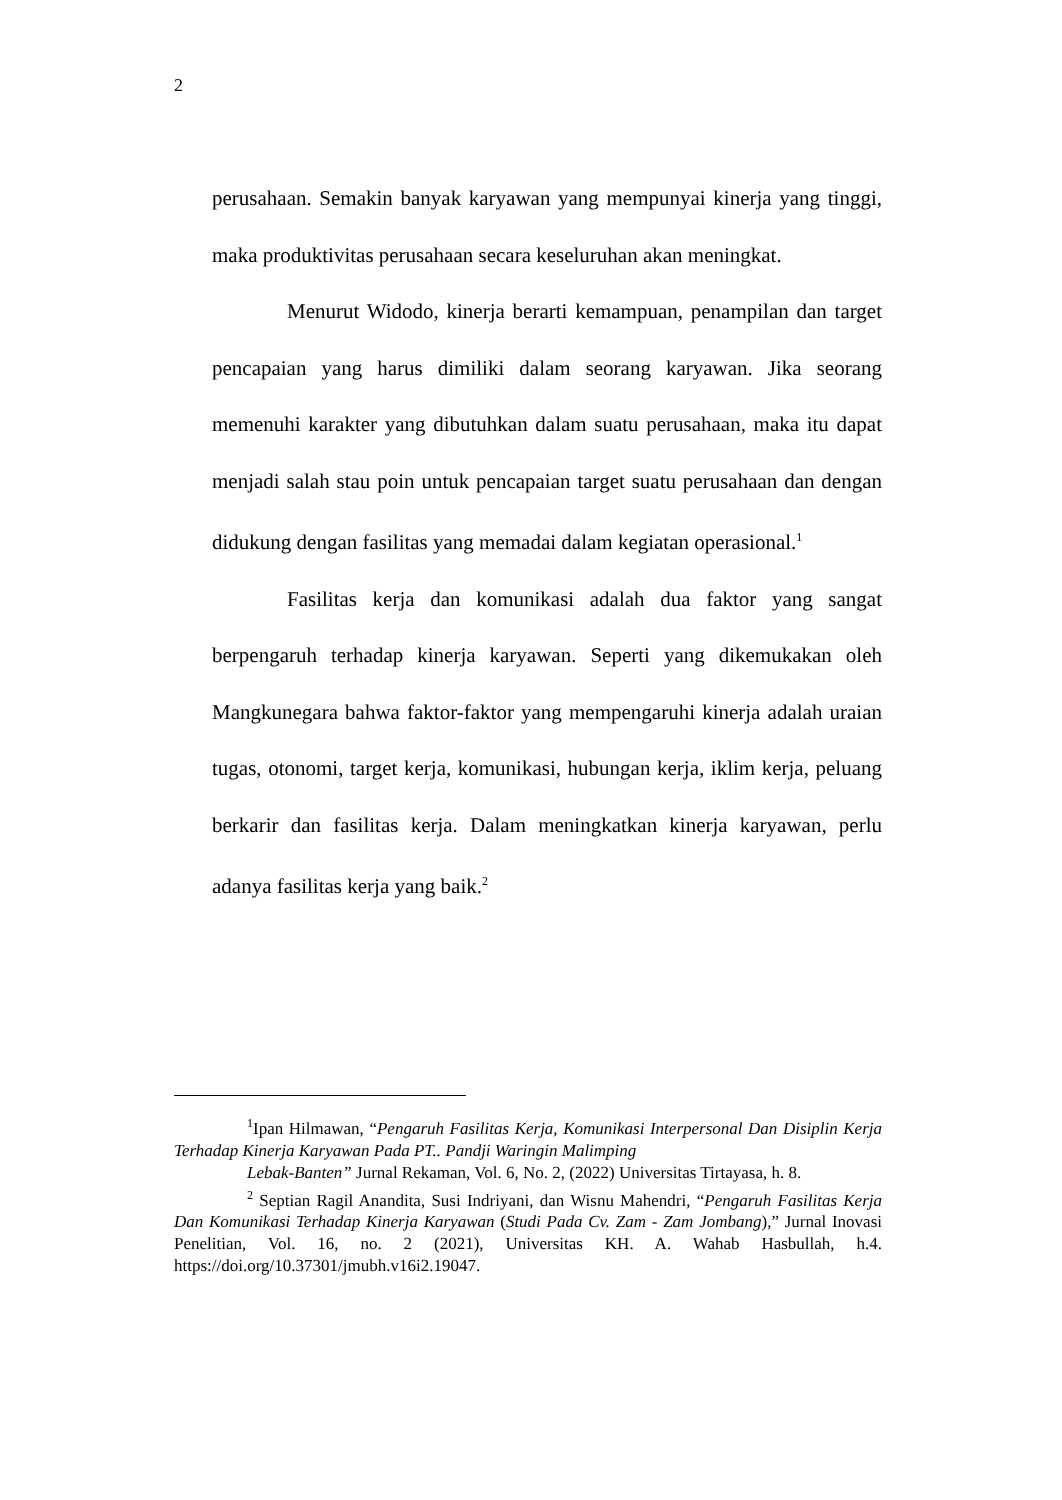2
perusahaan. Semakin banyak karyawan yang mempunyai kinerja yang tinggi, maka produktivitas perusahaan secara keseluruhan akan meningkat.
Menurut Widodo, kinerja berarti kemampuan, penampilan dan target pencapaian yang harus dimiliki dalam seorang karyawan. Jika seorang memenuhi karakter yang dibutuhkan dalam suatu perusahaan, maka itu dapat menjadi salah stau poin untuk pencapaian target suatu perusahaan dan dengan didukung dengan fasilitas yang memadai dalam kegiatan operasional.<sup>1</sup>
Fasilitas kerja dan komunikasi adalah dua faktor yang sangat berpengaruh terhadap kinerja karyawan. Seperti yang dikemukakan oleh Mangkunegara bahwa faktor-faktor yang mempengaruhi kinerja adalah uraian tugas, otonomi, target kerja, komunikasi, hubungan kerja, iklim kerja, peluang berkarir dan fasilitas kerja. Dalam meningkatkan kinerja karyawan, perlu adanya fasilitas kerja yang baik.<sup>2</sup>
<sup>1</sup> Ipan Hilmawan, “Pengaruh Fasilitas Kerja, Komunikasi Interpersonal Dan Disiplin Kerja Terhadap Kinerja Karyawan Pada PT.. Pandji Waringin Malimping
Lebak-Banten” Jurnal Rekaman, Vol. 6, No. 2, (2022) Universitas Tirtayasa, h. 8.
<sup>2</sup> Septian Ragil Anandita, Susi Indriyani, dan Wisnu Mahendri, “Pengaruh Fasilitas Kerja Dan Komunikasi Terhadap Kinerja Karyawan (Studi Pada Cv. Zam - Zam Jombang),” Jurnal Inovasi Penelitian, Vol. 16, no. 2 (2021), Universitas KH. A. Wahab Hasbullah, h.4. https://doi.org/10.37301/jmubh.v16i2.19047.